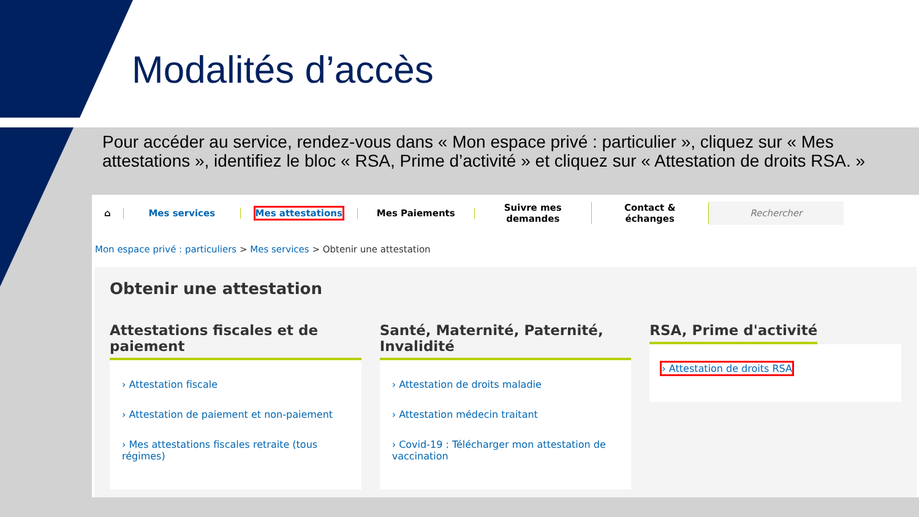Modalités d’accès
Pour accéder au service, rendez-vous dans « Mon espace privé : particulier », cliquez sur « Mes attestations », identifiez le bloc « RSA, Prime d’activité » et cliquez sur « Attestation de droits RSA. »
⌂ Mes services Mes attestations Mes Paiements
Suivre mes demandes
Contact & échanges
Rechercher
Mon espace privé : particuliers > Mes services > Obtenir une attestation
Obtenir une attestation
Attestations fiscales et de paiement
› Attestation fiscale
› Attestation de paiement et non-paiement
› Mes attestations fiscales retraite (tous régimes)
Santé, Maternité, Paternité, Invalidité
› Attestation de droits maladie
› Attestation médecin traitant
› Covid-19 : Télécharger mon attestation de vaccination
RSA, Prime d'activité
› Attestation de droits RSA